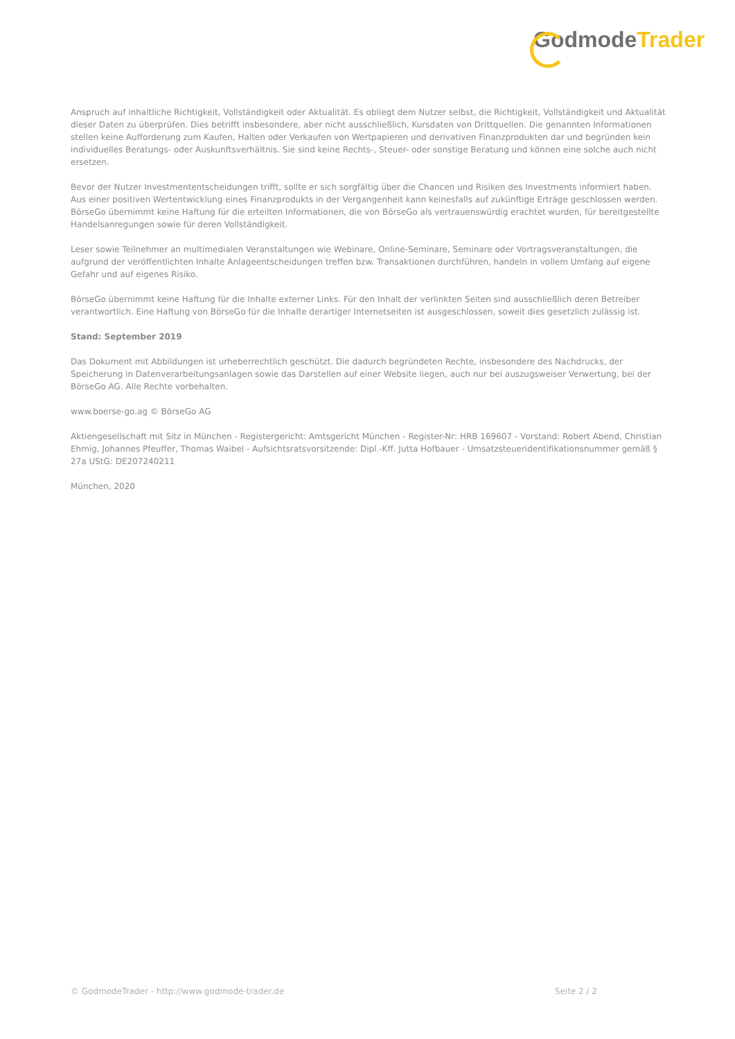Godmode Trader
Anspruch auf inhaltliche Richtigkeit, Vollständigkeit oder Aktualität. Es obliegt dem Nutzer selbst, die Richtigkeit, Vollständigkeit und Aktualität dieser Daten zu überprüfen. Dies betrifft insbesondere, aber nicht ausschließlich, Kursdaten von Drittquellen. Die genannten Informationen stellen keine Aufforderung zum Kaufen, Halten oder Verkaufen von Wertpapieren und derivativen Finanzprodukten dar und begründen kein individuelles Beratungs- oder Auskunftsverhältnis. Sie sind keine Rechts-, Steuer- oder sonstige Beratung und können eine solche auch nicht ersetzen.
Bevor der Nutzer Investmententscheidungen trifft, sollte er sich sorgfältig über die Chancen und Risiken des Investments informiert haben. Aus einer positiven Wertentwicklung eines Finanzprodukts in der Vergangenheit kann keinesfalls auf zukünftige Erträge geschlossen werden. BörseGo übernimmt keine Haftung für die erteilten Informationen, die von BörseGo als vertrauenswürdig erachtet wurden, für bereitgestellte Handelsanregungen sowie für deren Vollständigkeit.
Leser sowie Teilnehmer an multimedialen Veranstaltungen wie Webinare, Online-Seminare, Seminare oder Vortragsveranstaltungen, die aufgrund der veröffentlichten Inhalte Anlageentscheidungen treffen bzw. Transaktionen durchführen, handeln in vollem Umfang auf eigene Gefahr und auf eigenes Risiko.
BörseGo übernimmt keine Haftung für die Inhalte externer Links. Für den Inhalt der verlinkten Seiten sind ausschließlich deren Betreiber verantwortlich. Eine Haftung von BörseGo für die Inhalte derartiger Internetseiten ist ausgeschlossen, soweit dies gesetzlich zulässig ist.
Stand: September 2019
Das Dokument mit Abbildungen ist urheberrechtlich geschützt. Die dadurch begründeten Rechte, insbesondere des Nachdrucks, der Speicherung in Datenverarbeitungsanlagen sowie das Darstellen auf einer Website liegen, auch nur bei auszugsweiser Verwertung, bei der BörseGo AG. Alle Rechte vorbehalten.
www.boerse-go.ag © BörseGo AG
Aktiengesellschaft mit Sitz in München - Registergericht: Amtsgericht München - Register-Nr: HRB 169607 - Vorstand: Robert Abend, Christian Ehmig, Johannes Pfeuffer, Thomas Waibel - Aufsichtsratsvorsitzende: Dipl.-Kff. Jutta Hofbauer - Umsatzsteueridentifikationsnummer gemäß § 27a UStG: DE207240211
München, 2020
© GodmodeTrader - http://www.godmode-trader.de Seite 2 / 2